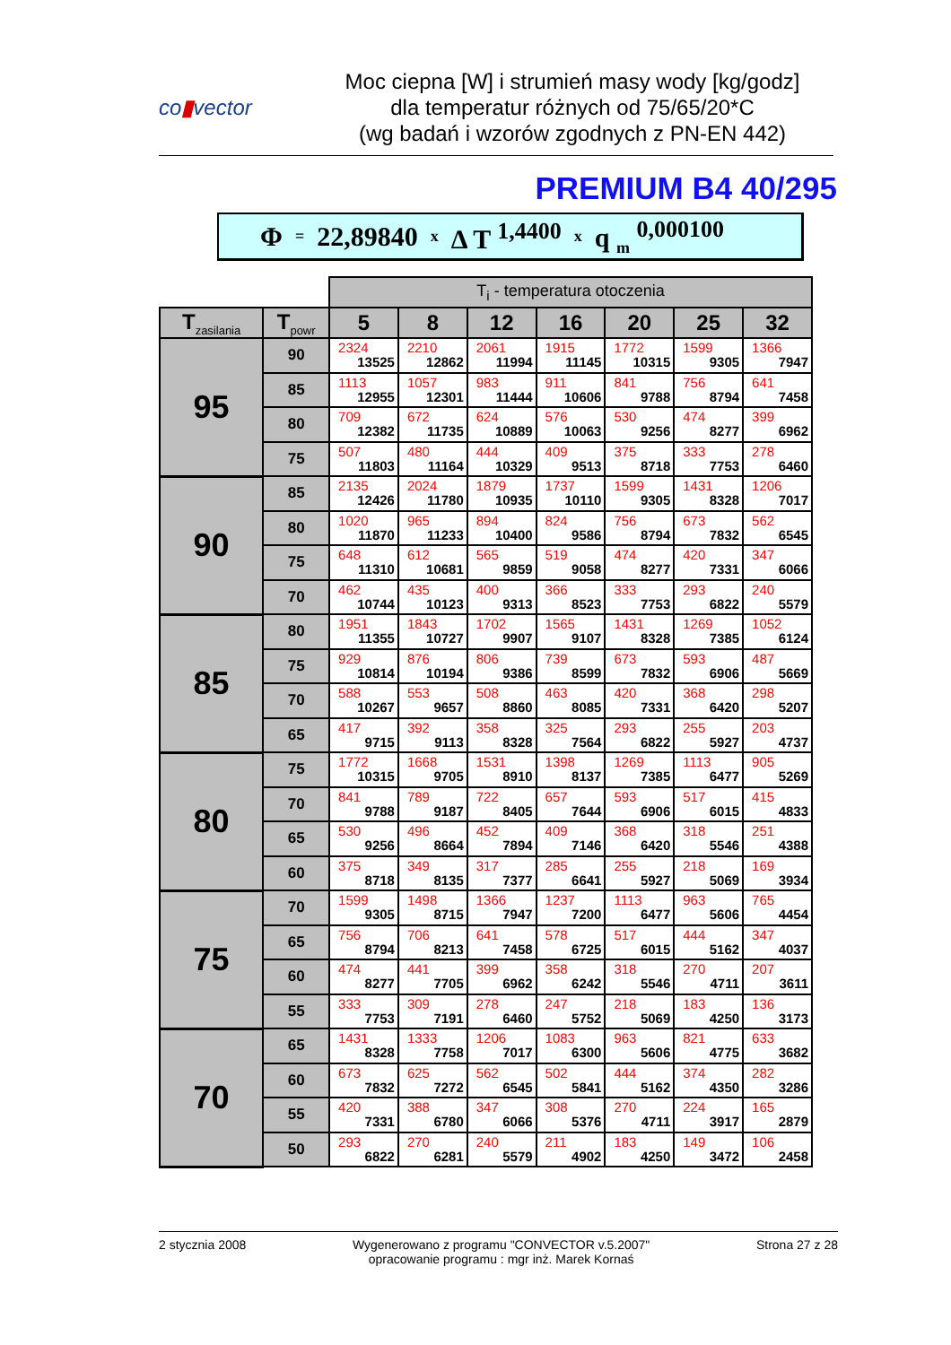co▮vector
Moc ciepna [W] i strumień masy wody [kg/godz]
dla temperatur różnych od 75/65/20*C
(wg badań i wzorów zgodnych z PN-EN 442)
PREMIUM B4 40/295
Φ = 22,89840 x Δ T <sup>1,4400</sup> x q <sub>m</sub> <sup>0,000100</sup>
| | | T<sub>i</sub> - temperatura otoczenia | | | | | | |
| T<sub>zasilania</sub> | T<sub>powr</sub> | 5 | 8 | 12 | 16 | 20 | 25 | 32 |
| 95 | 90 | 2324 13525 | 2210 12862 | 2061 11994 | 1915 11145 | 1772 10315 | 1599 9305 | 1366 7947 |
| | 85 | 1113 12955 | 1057 12301 | 983 11444 | 911 10606 | 841 9788 | 756 8794 | 641 7458 |
| | 80 | 709 12382 | 672 11735 | 624 10889 | 576 10063 | 530 9256 | 474 8277 | 399 6962 |
| | 75 | 507 11803 | 480 11164 | 444 10329 | 409 9513 | 375 8718 | 333 7753 | 278 6460 |
| 90 | 85 | 2135 12426 | 2024 11780 | 1879 10935 | 1737 10110 | 1599 9305 | 1431 8328 | 1206 7017 |
| | 80 | 1020 11870 | 965 11233 | 894 10400 | 824 9586 | 756 8794 | 673 7832 | 562 6545 |
| | 75 | 648 11310 | 612 10681 | 565 9859 | 519 9058 | 474 8277 | 420 7331 | 347 6066 |
| | 70 | 462 10744 | 435 10123 | 400 9313 | 366 8523 | 333 7753 | 293 6822 | 240 5579 |
| 85 | 80 | 1951 11355 | 1843 10727 | 1702 9907 | 1565 9107 | 1431 8328 | 1269 7385 | 1052 6124 |
| | 75 | 929 10814 | 876 10194 | 806 9386 | 739 8599 | 673 7832 | 593 6906 | 487 5669 |
| | 70 | 588 10267 | 553 9657 | 508 8860 | 463 8085 | 420 7331 | 368 6420 | 298 5207 |
| | 65 | 417 9715 | 392 9113 | 358 8328 | 325 7564 | 293 6822 | 255 5927 | 203 4737 |
| 80 | 75 | 1772 10315 | 1668 9705 | 1531 8910 | 1398 8137 | 1269 7385 | 1113 6477 | 905 5269 |
| | 70 | 841 9788 | 789 9187 | 722 8405 | 657 7644 | 593 6906 | 517 6015 | 415 4833 |
| | 65 | 530 9256 | 496 8664 | 452 7894 | 409 7146 | 368 6420 | 318 5546 | 251 4388 |
| | 60 | 375 8718 | 349 8135 | 317 7377 | 285 6641 | 255 5927 | 218 5069 | 169 3934 |
| 75 | 70 | 1599 9305 | 1498 8715 | 1366 7947 | 1237 7200 | 1113 6477 | 963 5606 | 765 4454 |
| | 65 | 756 8794 | 706 8213 | 641 7458 | 578 6725 | 517 6015 | 444 5162 | 347 4037 |
| | 60 | 474 8277 | 441 7705 | 399 6962 | 358 6242 | 318 5546 | 270 4711 | 207 3611 |
| | 55 | 333 7753 | 309 7191 | 278 6460 | 247 5752 | 218 5069 | 183 4250 | 136 3173 |
| 70 | 65 | 1431 8328 | 1333 7758 | 1206 7017 | 1083 6300 | 963 5606 | 821 4775 | 633 3682 |
| | 60 | 673 7832 | 625 7272 | 562 6545 | 502 5841 | 444 5162 | 374 4350 | 282 3286 |
| | 55 | 420 7331 | 388 6780 | 347 6066 | 308 5376 | 270 4711 | 224 3917 | 165 2879 |
| | 50 | 293 6822 | 270 6281 | 240 5579 | 211 4902 | 183 4250 | 149 3472 | 106 2458 |
2 stycznia 2008 Wygenerowano z programu "CONVECTOR v.5.2007"
opracowanie programu : mgr inż. Marek Kornaś Strona 27 z 28